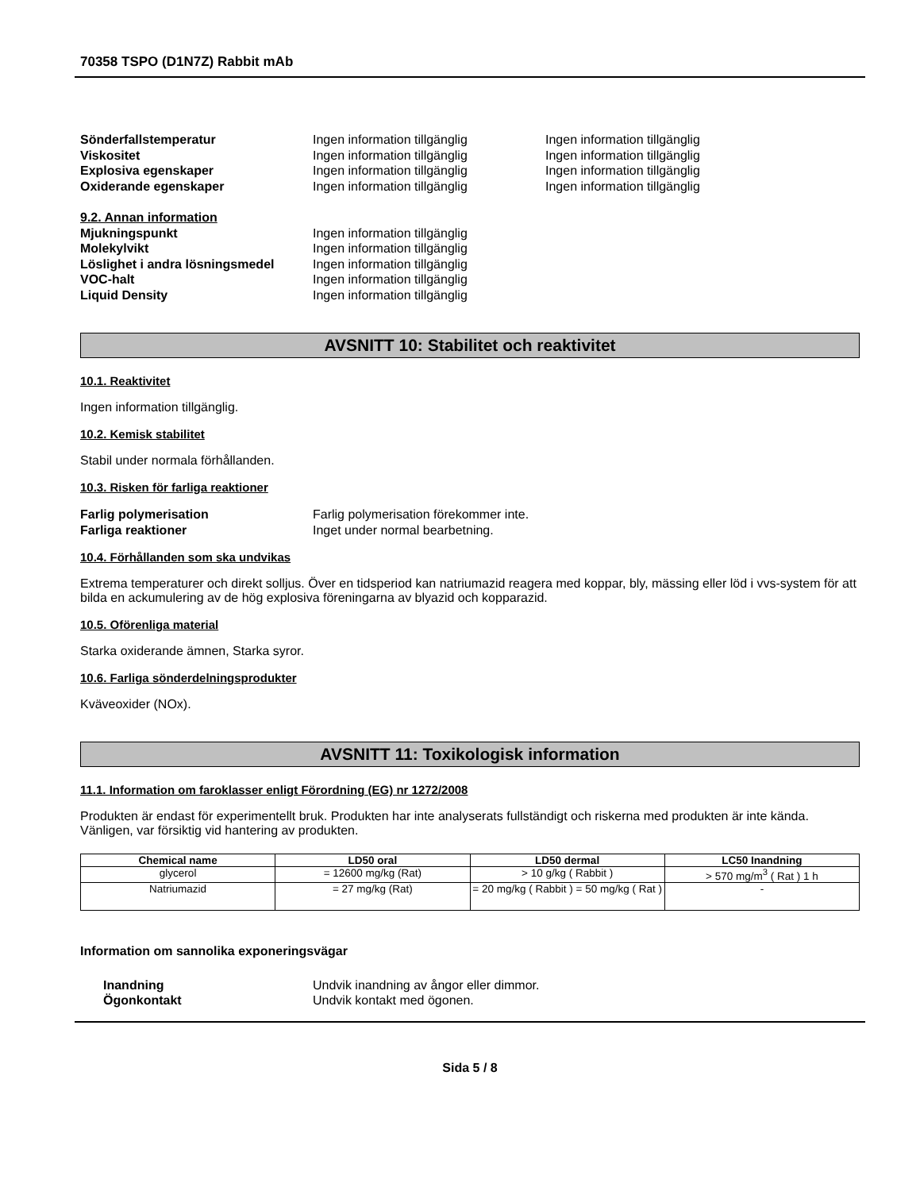70358 TSPO (D1N7Z) Rabbit mAb
Sönderfallstemperatur Ingen information tillgänglig Ingen information tillgänglig
Viskositet Ingen information tillgänglig Ingen information tillgänglig
Explosiva egenskaper Ingen information tillgänglig Ingen information tillgänglig
Oxiderande egenskaper Ingen information tillgänglig Ingen information tillgänglig
9.2. Annan information
Mjukningspunkt Ingen information tillgänglig
Molekylvikt Ingen information tillgänglig
Löslighet i andra lösningsmedel
Ingen information tillgänglig
VOC-halt Ingen information tillgänglig
Liquid Density Ingen information tillgänglig
AVSNITT 10: Stabilitet och reaktivitet
10.1. Reaktivitet
Ingen information tillgänglig.
10.2. Kemisk stabilitet
Stabil under normala förhållanden.
10.3. Risken för farliga reaktioner
Farlig polymerisation Farlig polymerisation förekommer inte.
Farliga reaktioner Inget under normal bearbetning.
10.4. Förhållanden som ska undvikas
Extrema temperaturer och direkt solljus. Över en tidsperiod kan natriumazid reagera med koppar, bly, mässing eller löd i vvs-system för att bilda en ackumulering av de hög explosiva föreningarna av blyazid och kopparazid.
10.5. Oförenliga material
Starka oxiderande ämnen, Starka syror.
10.6. Farliga sönderdelningsprodukter
Kväveoxider (NOx).
AVSNITT 11: Toxikologisk information
11.1. Information om faroklasser enligt Förordning (EG) nr 1272/2008
Produkten är endast för experimentellt bruk. Produkten har inte analyserats fullständigt och riskerna med produkten är inte kända. Vänligen, var försiktig vid hantering av produkten.
| Chemical name | LD50 oral | LD50 dermal | LC50 Inandning |
| --- | --- | --- | --- |
| glycerol | = 12600 mg/kg (Rat) | > 10 g/kg ( Rabbit ) | > 570 mg/m<sup>3</sup> ( Rat ) 1 h |
| Natriumazid | = 27 mg/kg (Rat) | = 20 mg/kg ( Rabbit ) = 50 mg/kg ( Rat ) | - |
Information om sannolika exponeringsvägar
Inandning Undvik inandning av ångor eller dimmor.
Ögonkontakt Undvik kontakt med ögonen.
Sida 5 / 8